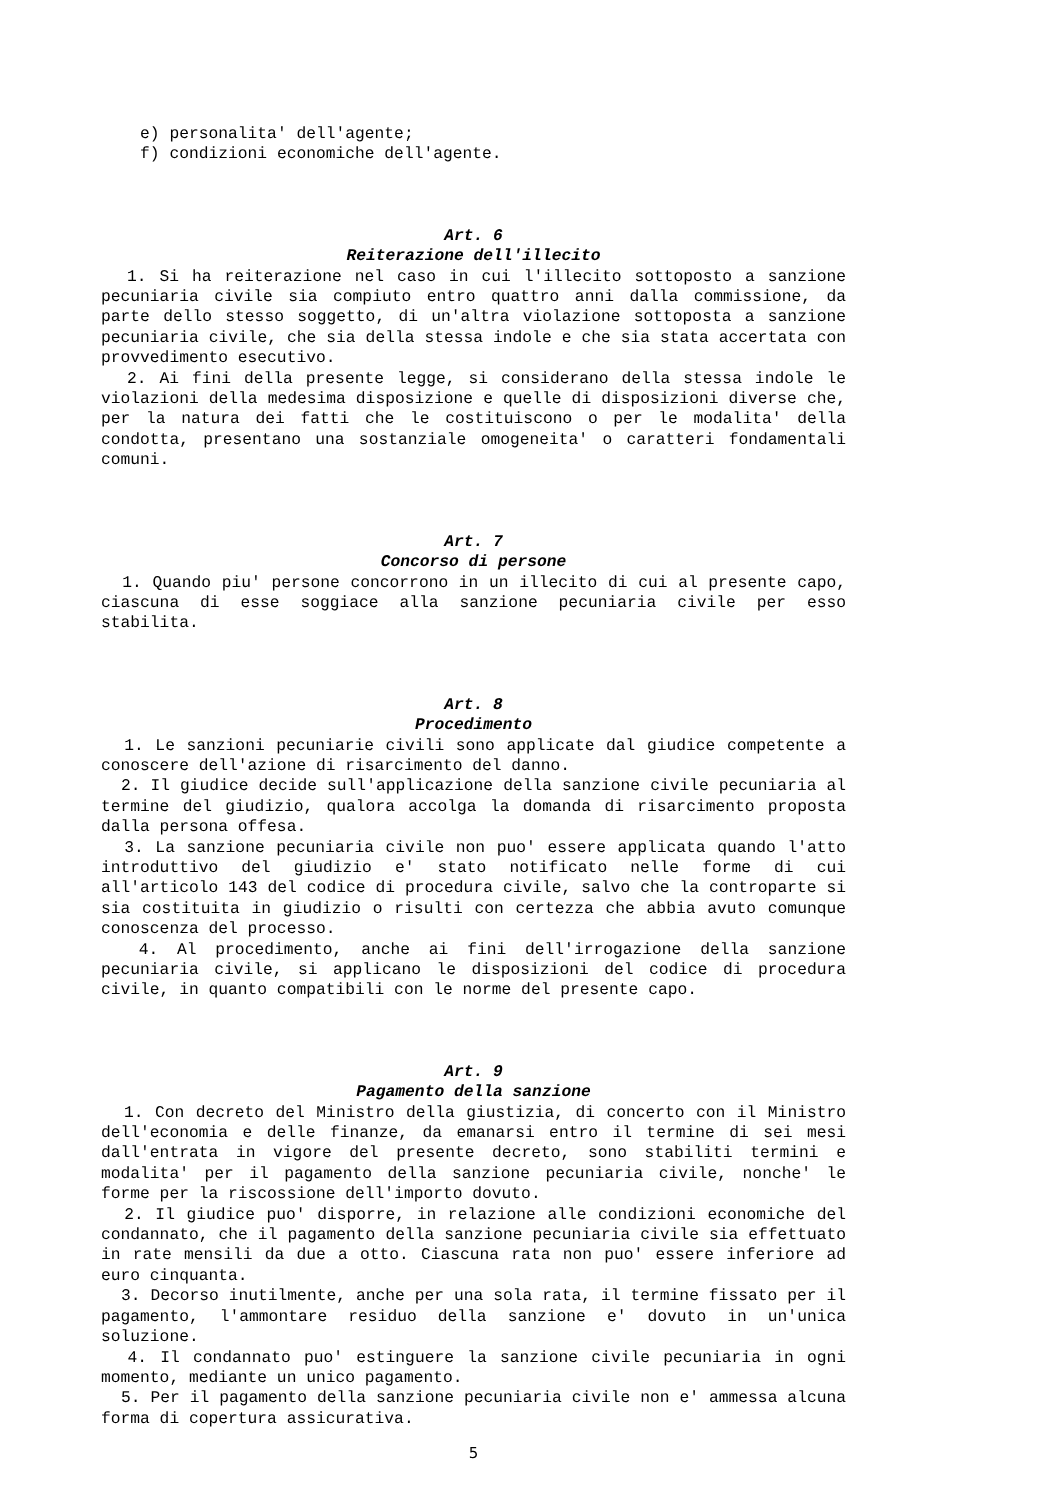e) personalita' dell'agente; f) condizioni economiche dell'agente.
Art. 6
Reiterazione dell'illecito
1. Si ha reiterazione nel caso in cui l'illecito sottoposto a sanzione pecuniaria civile sia compiuto entro quattro anni dalla commissione, da parte dello stesso soggetto, di un'altra violazione sottoposta a sanzione pecuniaria civile, che sia della stessa indole e che sia stata accertata con provvedimento esecutivo.
2. Ai fini della presente legge, si considerano della stessa indole le violazioni della medesima disposizione e quelle di disposizioni diverse che, per la natura dei fatti che le costituiscono o per le modalita' della condotta, presentano una sostanziale omogeneita' o caratteri fondamentali comuni.
Art. 7
Concorso di persone
1. Quando piu' persone concorrono in un illecito di cui al presente capo, ciascuna di esse soggiace alla sanzione pecuniaria civile per esso stabilita.
Art. 8
Procedimento
1. Le sanzioni pecuniarie civili sono applicate dal giudice competente a conoscere dell'azione di risarcimento del danno.
2. Il giudice decide sull'applicazione della sanzione civile pecuniaria al termine del giudizio, qualora accolga la domanda di risarcimento proposta dalla persona offesa.
3. La sanzione pecuniaria civile non puo' essere applicata quando l'atto introduttivo del giudizio e' stato notificato nelle forme di cui all'articolo 143 del codice di procedura civile, salvo che la controparte si sia costituita in giudizio o risulti con certezza che abbia avuto comunque conoscenza del processo.
4. Al procedimento, anche ai fini dell'irrogazione della sanzione pecuniaria civile, si applicano le disposizioni del codice di procedura civile, in quanto compatibili con le norme del presente capo.
Art. 9
Pagamento della sanzione
1. Con decreto del Ministro della giustizia, di concerto con il Ministro dell'economia e delle finanze, da emanarsi entro il termine di sei mesi dall'entrata in vigore del presente decreto, sono stabiliti termini e modalita' per il pagamento della sanzione pecuniaria civile, nonche' le forme per la riscossione dell'importo dovuto.
2. Il giudice puo' disporre, in relazione alle condizioni economiche del condannato, che il pagamento della sanzione pecuniaria civile sia effettuato in rate mensili da due a otto. Ciascuna rata non puo' essere inferiore ad euro cinquanta.
3. Decorso inutilmente, anche per una sola rata, il termine fissato per il pagamento, l'ammontare residuo della sanzione e' dovuto in un'unica soluzione.
4. Il condannato puo' estinguere la sanzione civile pecuniaria in ogni momento, mediante un unico pagamento.
5. Per il pagamento della sanzione pecuniaria civile non e' ammessa alcuna forma di copertura assicurativa.
5